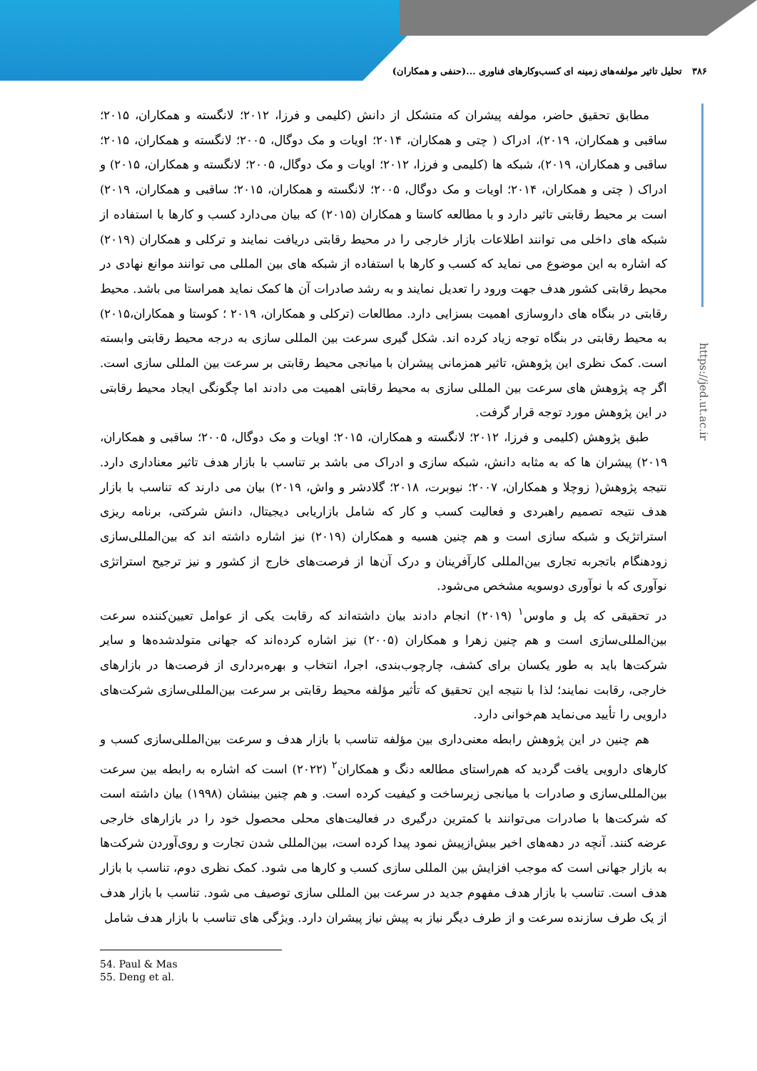۳۸۶ تحلیل تاثیر مولفه‌های زمینه ای کسب‌وکارهای فناوری ...(حنفی و همکاران)
https://jed.ut.ac.ir
مطابق تحقیق حاضر، مولفه پیشران که متشکل از دانش (کلیمی و فرزا، ۲۰۱۲؛ لانگسته و همکاران، ۲۰۱۵؛ ساقبی و همکاران، ۲۰۱۹)، ادراک ( چتی و همکاران، ۲۰۱۴؛ اویات و مک دوگال، ۲۰۰۵؛ لانگسته و همکاران، ۲۰۱۵؛ ساقبی و همکاران، ۲۰۱۹)، شبکه ها (کلیمی و فرزا، ۲۰۱۲؛ اویات و مک دوگال، ۲۰۰۵؛ لانگسته و همکاران، ۲۰۱۵) و ادراک ( چتی و همکاران، ۲۰۱۴؛ اویات و مک دوگال، ۲۰۰۵؛ لانگسته و همکاران، ۲۰۱۵؛ ساقبی و همکاران، ۲۰۱۹) است بر محیط رقابتی تاثیر دارد و با مطالعه کاستا و همکاران (۲۰۱۵) که بیان می‌دارد کسب و کارها با استفاده از شبکه های داخلی می توانند اطلاعات بازار خارجی را در محیط رقابتی دریافت نمایند و ترکلی و همکاران (۲۰۱۹) که اشاره به این موضوع می نماید که کسب و کارها با استفاده از شبکه های بین المللی می توانند موانع نهادی در محیط رقابتی کشور هدف جهت ورود را تعدیل نمایند و به رشد صادرات آن ها کمک نماید همراستا می باشد. محیط رقابتی در بنگاه های داروسازی اهمیت بسزایی دارد. مطالعات (ترکلی و همکاران، ۲۰۱۹ ؛ کوستا و همکاران،۲۰۱۵) به محیط رقابتی در بنگاه توجه زیاد کرده اند. شکل گیری سرعت بین المللی سازی به درجه محیط رقابتی وابسته است. کمک نظری این پژوهش، تاثیر همزمانی پیشران با میانجی محیط رقابتی بر سرعت بین المللی سازی است. اگر چه پژوهش های سرعت بین المللی سازی به محیط رقابتی اهمیت می دادند اما چگونگی ایجاد محیط رقابتی در این پژوهش مورد توجه قرار گرفت.
طبق پژوهش (کلیمی و فرزا، ۲۰۱۲؛ لانگسته و همکاران، ۲۰۱۵؛ اویات و مک دوگال، ۲۰۰۵؛ ساقبی و همکاران، ۲۰۱۹) پیشران ها که به مثابه دانش، شبکه سازی و ادراک می باشد بر تناسب با بازار هدف تاثیر معناداری دارد. نتیجه پژوهش( زوچلا و همکاران، ۲۰۰۷؛ نیوبرت، ۲۰۱۸؛ گلادشر و واش، ۲۰۱۹) بیان می دارند که تناسب با بازار هدف نتیجه تصمیم راهبردی و فعالیت کسب و کار که شامل بازاریابی دیجیتال، دانش شرکتی، برنامه ریزی استراتژیک و شبکه سازی است و هم چنین هسیه و همکاران (۲۰۱۹) نیز اشاره داشته اند که بین‌المللی‌سازی زودهنگام باتجربه تجاری بین‌المللی کارآفرینان و درک آن‌ها از فرصت‌های خارج از کشور و نیز ترجیح استراتژی نوآوری که با نوآوری دوسویه مشخص می‌شود.
در تحقیقی که پل و ماوس<sup>۱</sup> (۲۰۱۹) انجام دادند بیان داشته‌اند که رقابت یکی از عوامل تعیین‌کننده سرعت بین‌المللی‌سازی است و هم چنین زهرا و همکاران (۲۰۰۵) نیز اشاره کرده‌اند که جهانی متولدشده‌ها و سایر شرکت‌ها باید به طور یکسان برای کشف، چارچوب‌بندی، اجرا، انتخاب و بهره‌برداری از فرصت‌ها در بازارهای خارجی، رقابت نمایند؛ لذا با نتیجه این تحقیق که تأثیر مؤلفه محیط رقابتی بر سرعت بین‌المللی‌سازی شرکت‌های دارویی را تأیید می‌نماید هم‌خوانی دارد.
هم چنین در این پژوهش رابطه معنی‌داری بین مؤلفه تناسب با بازار هدف و سرعت بین‌المللی‌سازی کسب و کارهای دارویی یافت گردید که هم‌راستای مطالعه دنگ و همکاران<sup>۲</sup> (۲۰۲۲) است که اشاره به رابطه بین سرعت بین‌المللی‌سازی و صادرات با میانجی زیرساخت و کیفیت کرده است. و هم چنین بینشان (۱۹۹۸) بیان داشته است که شرکت‌ها با صادرات می‌توانند با کمترین درگیری در فعالیت‌های محلی محصول خود را در بازارهای خارجی عرضه کنند. آنچه در دهه‌های اخیر بیش‌ازپیش نمود پیدا کرده است، بین‌المللی شدن تجارت و روی‌آوردن شرکت‌ها به بازار جهانی است که موجب افزایش بین المللی سازی کسب و کارها می شود. کمک نظری دوم، تناسب با بازار هدف است. تناسب با بازار هدف مفهوم جدید در سرعت بین المللی سازی توصیف می شود. تناسب با بازار هدف از یک طرف سازنده سرعت و از طرف دیگر نیاز به پیش نیاز پیشران دارد. ویژگی های تناسب با بازار هدف شامل
54. Paul & Mas
55. Deng et al.